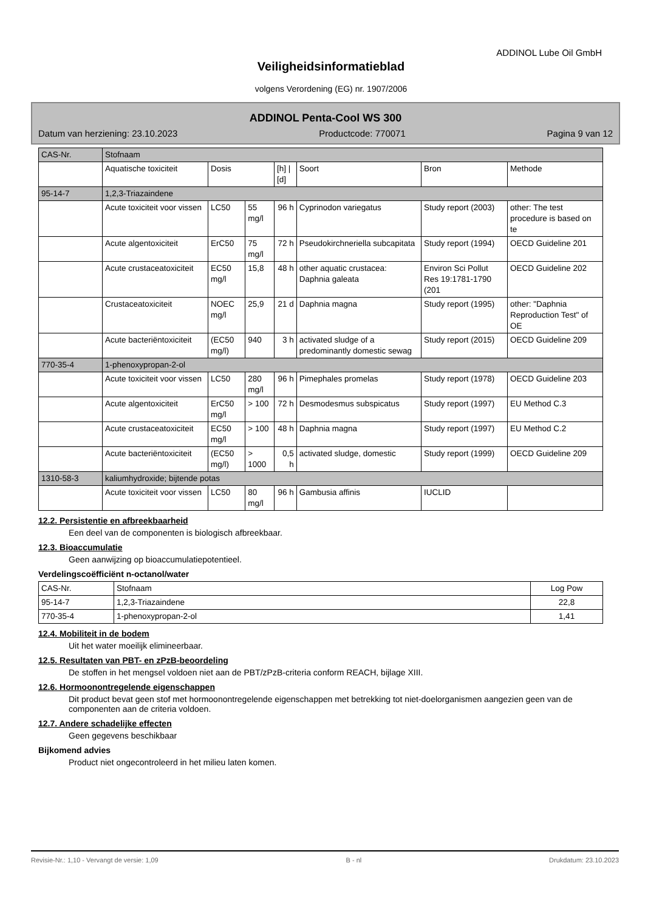ADDINOL Lube Oil GmbH
Veiligheidsinformatieblad
volgens Verordening (EG) nr. 1907/2006
ADDINOL Penta-Cool WS 300
Datum van herziening: 23.10.2023 Productcode: 770071 Pagina 9 van 12
| CAS-Nr. | Stofnaam | | | | | | |
| | Aquatische toxiciteit | Dosis | | [h] / [d] | Soort | Bron | Methode |
| 95-14-7 | 1,2,3-Triazaindene | | | | | | |
| | Acute toxiciteit voor vissen | LC50 | 55 mg/l | 96 h | Cyprinodon variegatus | Study report (2003) | other: The test procedure is based on te |
| | Acute algentoxiciteit | ErC50 | 75 mg/l | 72 h | Pseudokirchneriella subcapitata | Study report (1994) | OECD Guideline 201 |
| | Acute crustaceatoxiciteit | EC50 mg/l | 15,8 | 48 h | other aquatic crustacea: Daphnia galeata | Environ Sci Pollut Res 19:1781-1790 (201 | OECD Guideline 202 |
| | Crustaceatoxiciteit | NOEC mg/l | 25,9 | 21 d | Daphnia magna | Study report (1995) | other: "Daphnia Reproduction Test" of OE |
| | Acute bacteriëntoxiciteit | (EC50 mg/l) | 940 | 3 h | activated sludge of a predominantly domestic sewag | Study report (2015) | OECD Guideline 209 |
| 770-35-4 | 1-phenoxypropan-2-ol | | | | | | |
| | Acute toxiciteit voor vissen | LC50 | 280 mg/l | 96 h | Pimephales promelas | Study report (1978) | OECD Guideline 203 |
| | Acute algentoxiciteit | ErC50 mg/l | > 100 | 72 h | Desmodesmus subspicatus | Study report (1997) | EU Method C.3 |
| | Acute crustaceatoxiciteit | EC50 mg/l | > 100 | 48 h | Daphnia magna | Study report (1997) | EU Method C.2 |
| | Acute bacteriëntoxiciteit | (EC50 mg/l) | > 1000 | 0,5 h | activated sludge, domestic | Study report (1999) | OECD Guideline 209 |
| 1310-58-3 | kaliumhydroxide; bijtende potas | | | | | | |
| | Acute toxiciteit voor vissen | LC50 | 80 mg/l | 96 h | Gambusia affinis | IUCLID | |
12.2. Persistentie en afbreekbaarheid
Een deel van de componenten is biologisch afbreekbaar.
12.3. Bioaccumulatie
Geen aanwijzing op bioaccumulatiepotentieel.
Verdelingscoëfficiënt n-octanol/water
| CAS-Nr. | Stofnaam | Log Pow |
| 95-14-7 | 1,2,3-Triazaindene | 22,8 |
| 770-35-4 | 1-phenoxypropan-2-ol | 1,41 |
12.4. Mobiliteit in de bodem
Uit het water moeilijk elimineerbaar.
12.5. Resultaten van PBT- en zPzB-beoordeling
De stoffen in het mengsel voldoen niet aan de PBT/zPzB-criteria conform REACH, bijlage XIII.
12.6. Hormoonontregelende eigenschappen
Dit product bevat geen stof met hormoonontregelende eigenschappen met betrekking tot niet-doelorganismen aangezien geen van de componenten aan de criteria voldoen.
12.7. Andere schadelijke effecten
Geen gegevens beschikbaar
Bijkomend advies
Product niet ongecontroleerd in het milieu laten komen.
Revisie-Nr.: 1,10 - Vervangt de versie: 1,09 B - nl Drukdatum: 23.10.2023